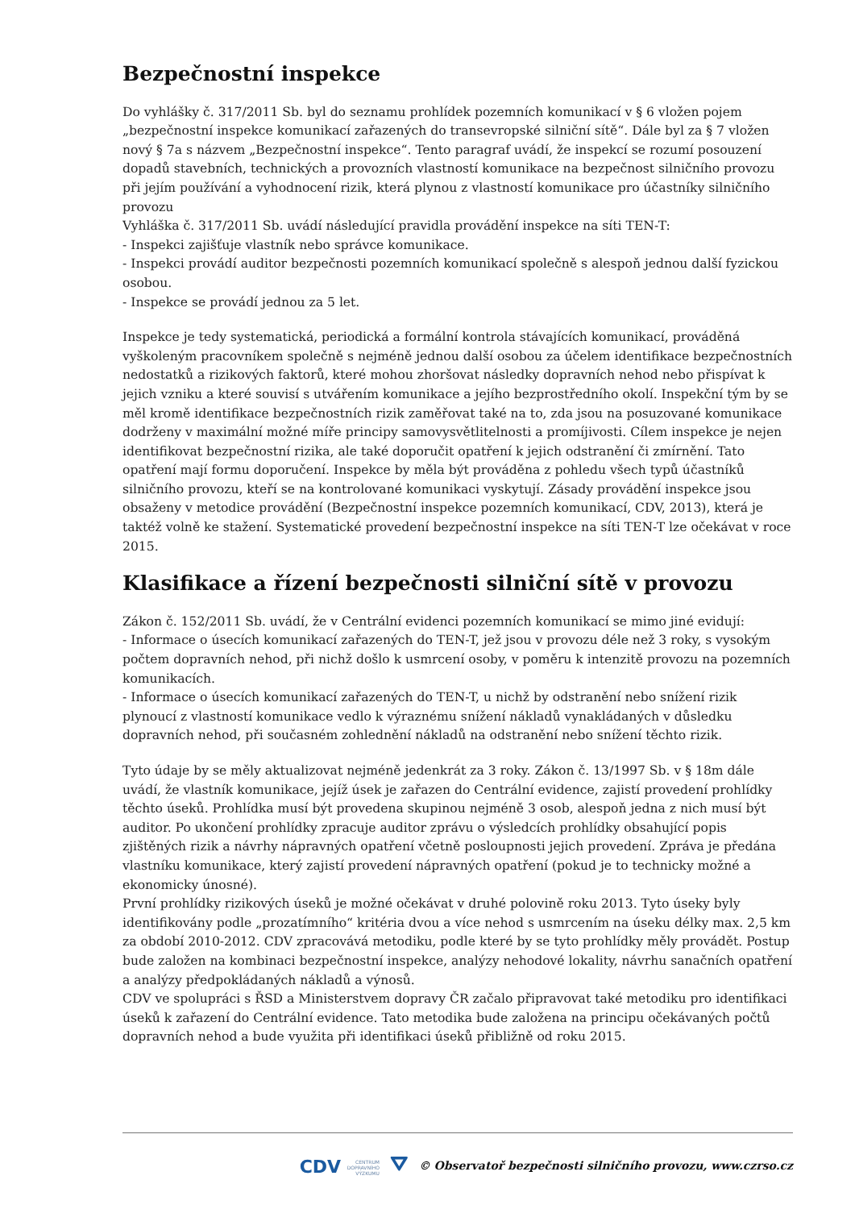Bezpečnostní inspekce
Do vyhlášky č. 317/2011 Sb. byl do seznamu prohlídek pozemních komunikací v § 6 vložen pojem „bezpečnostní inspekce komunikací zařazených do transevropské silniční sítě“. Dále byl za § 7 vložen nový § 7a s názvem „Bezpečnostní inspekce“. Tento paragraf uvádí, že inspekcí se rozumí posouzení dopadů stavebních, technických a provozních vlastností komunikace na bezpečnost silničního provozu při jejím používání a vyhodnocení rizik, která plynou z vlastností komunikace pro účastníky silničního provozu
Vyhláška č. 317/2011 Sb. uvádí následující pravidla provádění inspekce na síti TEN-T:
- Inspekci zajišťuje vlastník nebo správce komunikace.
- Inspekci provádí auditor bezpečnosti pozemních komunikací společně s alespoň jednou další fyzickou osobou.
- Inspekce se provádí jednou za 5 let.
Inspekce je tedy systematická, periodická a formální kontrola stávajících komunikací, prováděná vyškoleným pracovníkem společně s nejméně jednou další osobou za účelem identifikace bezpečnostních nedostatků a rizikových faktorů, které mohou zhoršovat následky dopravních nehod nebo přispívat k jejich vzniku a které souvisí s utvářením komunikace a jejího bezprostředního okolí. Inspekční tým by se měl kromě identifikace bezpečnostních rizik zaměřovat také na to, zda jsou na posuzované komunikace dodrženy v maximální možné míře principy samovysvětlitelnosti a promíjivosti. Cílem inspekce je nejen identifikovat bezpečnostní rizika, ale také doporučit opatření k jejich odstranění či zmírnění. Tato opatření mají formu doporučení. Inspekce by měla být prováděna z pohledu všech typů účastníků silničního provozu, kteří se na kontrolované komunikaci vyskytují. Zásady provádění inspekce jsou obsaženy v metodice provádění (Bezpečnostní inspekce pozemních komunikací, CDV, 2013), která je taktéž volně ke stažení. Systematické provedení bezpečnostní inspekce na síti TEN-T lze očekávat v roce 2015.
Klasifikace a řízení bezpečnosti silniční sítě v provozu
Zákon č. 152/2011 Sb. uvádí, že v Centrální evidenci pozemních komunikací se mimo jiné evidují:
- Informace o úsecích komunikací zařazených do TEN-T, jež jsou v provozu déle než 3 roky, s vysokým počtem dopravních nehod, při nichž došlo k usmrcení osoby, v poměru k intenzitě provozu na pozemních komunikacích.
- Informace o úsecích komunikací zařazených do TEN-T, u nichž by odstranění nebo snížení rizik plynoucí z vlastností komunikace vedlo k výraznému snížení nákladů vynakládaných v důsledku dopravních nehod, při současném zohlednění nákladů na odstranění nebo snížení těchto rizik.
Tyto údaje by se měly aktualizovat nejméně jedenkrát za 3 roky. Zákon č. 13/1997 Sb. v § 18m dále uvádí, že vlastník komunikace, jejíž úsek je zařazen do Centrální evidence, zajistí provedení prohlídky těchto úseků. Prohlídka musí být provedena skupinou nejméně 3 osob, alespoň jedna z nich musí být auditor. Po ukončení prohlídky zpracuje auditor zprávu o výsledcích prohlídky obsahující popis zjištěných rizik a návrhy nápravných opatření včetně posloupnosti jejich provedení. Zpráva je předána vlastníku komunikace, který zajistí provedení nápravných opatření (pokud je to technicky možné a ekonomicky únosné).
První prohlídky rizikových úseků je možné očekávat v druhé polovině roku 2013. Tyto úseky byly identifikovány podle „prozatímního“ kritéria dvou a více nehod s usmrcením na úseku délky max. 2,5 km za období 2010-2012. CDV zpracovává metodiku, podle které by se tyto prohlídky měly provádět. Postup bude založen na kombinaci bezpečnostní inspekce, analýzy nehodové lokality, návrhu sanačních opatření a analýzy předpokládaných nákladů a výnosů.
CDV ve spolupráci s ŘSD a Ministerstvem dopravy ČR začalo připravovat také metodiku pro identifikaci úseků k zařazení do Centrální evidence. Tato metodika bude založena na principu očekávaných počtů dopravních nehod a bude využita při identifikaci úseků přibližně od roku 2015.
CDV CENTRUM
DOPRAVNÍHO
VÝZKUMU ⛛ © Observatoř bezpečnosti silničního provozu, www.czrso.cz